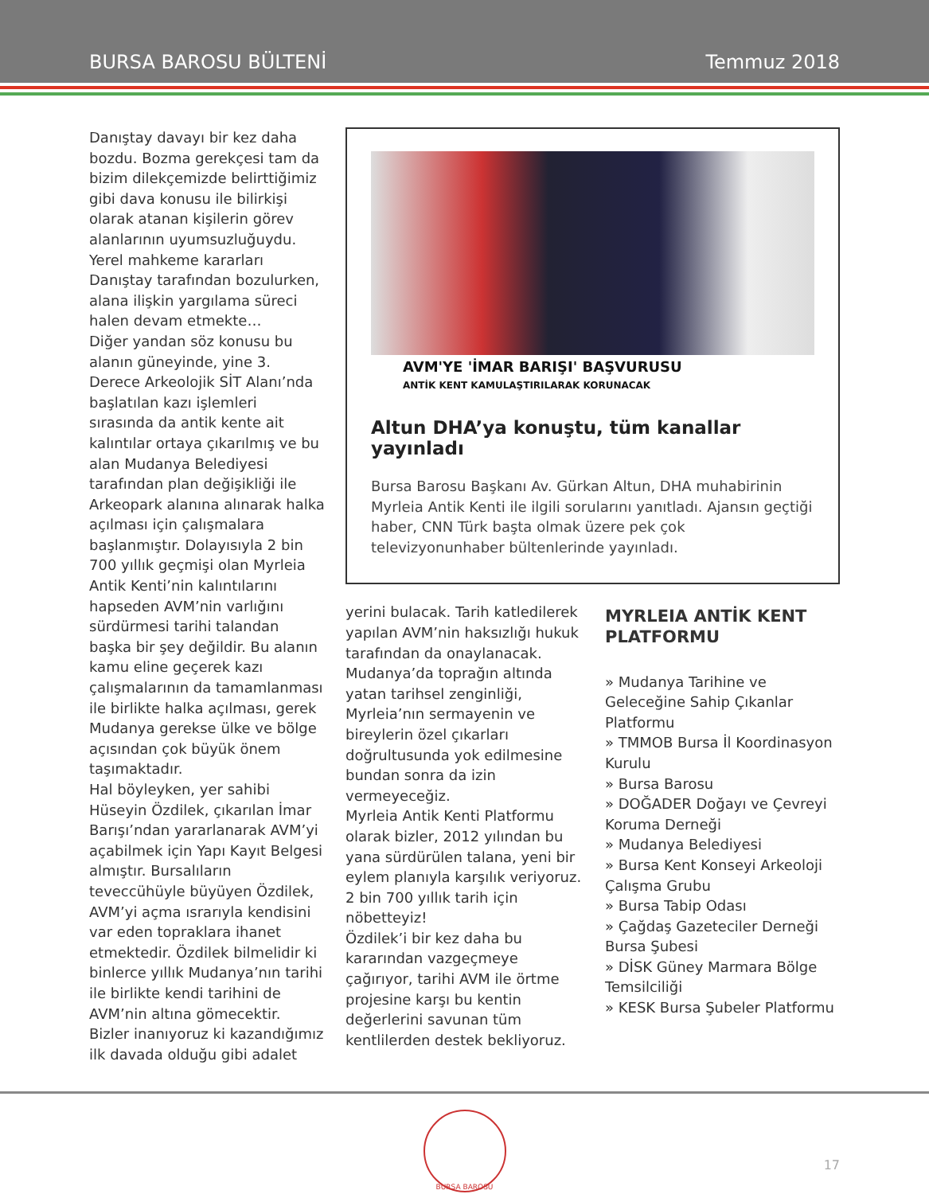BURSA BAROSU BÜLTENİ Temmuz 2018
Danıştay davayı bir kez daha bozdu. Bozma gerekçesi tam da bizim dilekçemizde belirttiğimiz gibi dava konusu ile bilirkişi olarak atanan kişilerin görev alanlarının uyumsuzluğuydu. Yerel mahkeme kararları Danıştay tarafından bozulurken, alana ilişkin yargılama süreci halen devam etmekte…
Diğer yandan söz konusu bu alanın güneyinde, yine 3. Derece Arkeolojik SİT Alanı’nda başlatılan kazı işlemleri sırasında da antik kente ait kalıntılar ortaya çıkarılmış ve bu alan Mudanya Belediyesi tarafından plan değişikliği ile Arkeopark alanına alınarak halka açılması için çalışmalara başlanmıştır. Dolayısıyla 2 bin 700 yıllık geçmişi olan Myrleia Antik Kenti’nin kalıntılarını hapseden AVM’nin varlığını sürdürmesi tarihi talandan başka bir şey değildir. Bu alanın kamu eline geçerek kazı çalışmalarının da tamamlanması ile birlikte halka açılması, gerek Mudanya gerekse ülke ve bölge açısından çok büyük önem taşımaktadır.
Hal böyleyken, yer sahibi Hüseyin Özdilek, çıkarılan İmar Barışı’ndan yararlanarak AVM’yi açabilmek için Yapı Kayıt Belgesi almıştır. Bursalıların teveccühüyle büyüyen Özdilek, AVM’yi açma ısrarıyla kendisini var eden topraklara ihanet etmektedir. Özdilek bilmelidir ki binlerce yıllık Mudanya’nın tarihi ile birlikte kendi tarihini de AVM’nin altına gömecektir.
Bizler inanıyoruz ki kazandığımız ilk davada olduğu gibi adalet
AVM'YE 'İMAR BARIŞI' BAŞVURUSU
ANTİK KENT KAMULAŞTIRILARAK KORUNACAK
Altun DHA’ya konuştu, tüm kanallar yayınladı
Bursa Barosu Başkanı Av. Gürkan Altun, DHA muhabirinin Myrleia Antik Kenti ile ilgili sorularını yanıtladı. Ajansın geçtiği haber, CNN Türk başta olmak üzere pek çok televizyonunhaber bültenlerinde yayınladı.
yerini bulacak. Tarih katledilerek yapılan AVM’nin haksızlığı hukuk tarafından da onaylanacak. Mudanya’da toprağın altında yatan tarihsel zenginliği, Myrleia’nın sermayenin ve bireylerin özel çıkarları doğrultusunda yok edilmesine bundan sonra da izin vermeyeceğiz.
Myrleia Antik Kenti Platformu olarak bizler, 2012 yılından bu yana sürdürülen talana, yeni bir eylem planıyla karşılık veriyoruz. 2 bin 700 yıllık tarih için nöbetteyiz!
Özdilek’i bir kez daha bu kararından vazgeçmeye çağırıyor, tarihi AVM ile örtme projesine karşı bu kentin değerlerini savunan tüm kentlilerden destek bekliyoruz.
MYRLEIA ANTİK KENT PLATFORMU
» Mudanya Tarihine ve Geleceğine Sahip Çıkanlar Platformu
» TMMOB Bursa İl Koordinasyon Kurulu
» Bursa Barosu
» DOĞADER Doğayı ve Çevreyi Koruma Derneği
» Mudanya Belediyesi
» Bursa Kent Konseyi Arkeoloji Çalışma Grubu
» Bursa Tabip Odası
» Çağdaş Gazeteciler Derneği Bursa Şubesi
» DİSK Güney Marmara Bölge Temsilciliği
» KESK Bursa Şubeler Platformu
BURSA BAROSU
17